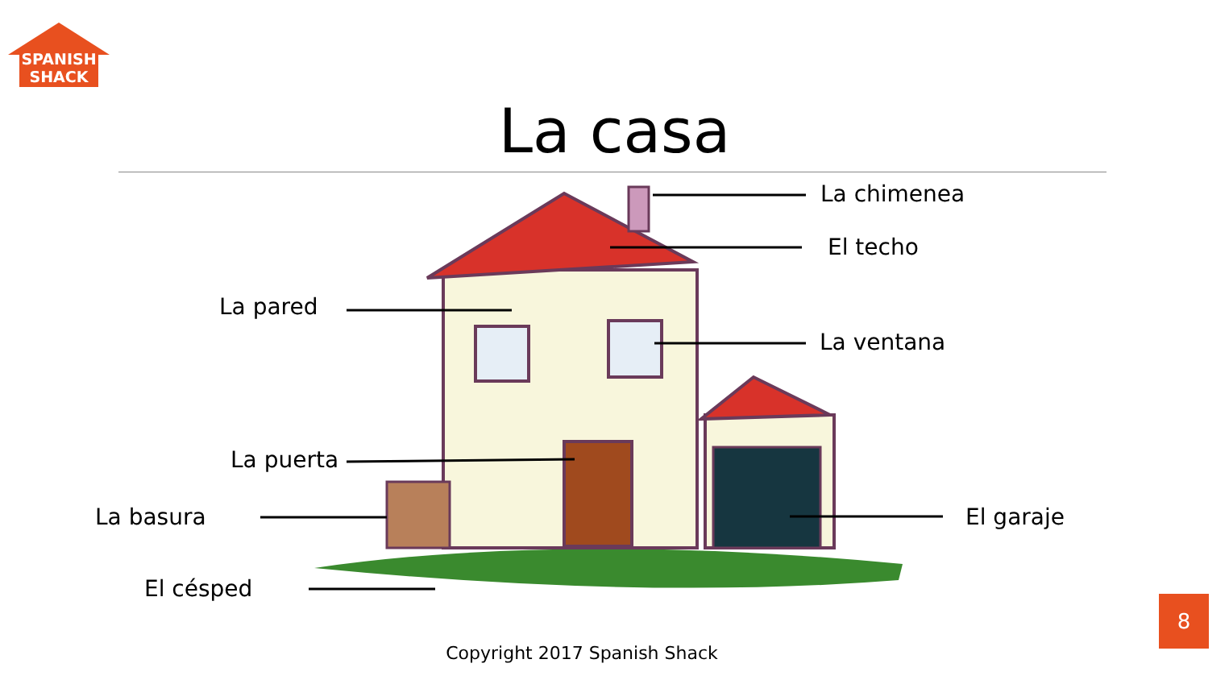SPANISH
SHACK
La casa
La chimenea
El techo
La pared
La ventana
La puerta
La basura El garaje
El césped
Copyright 2017 Spanish Shack
8